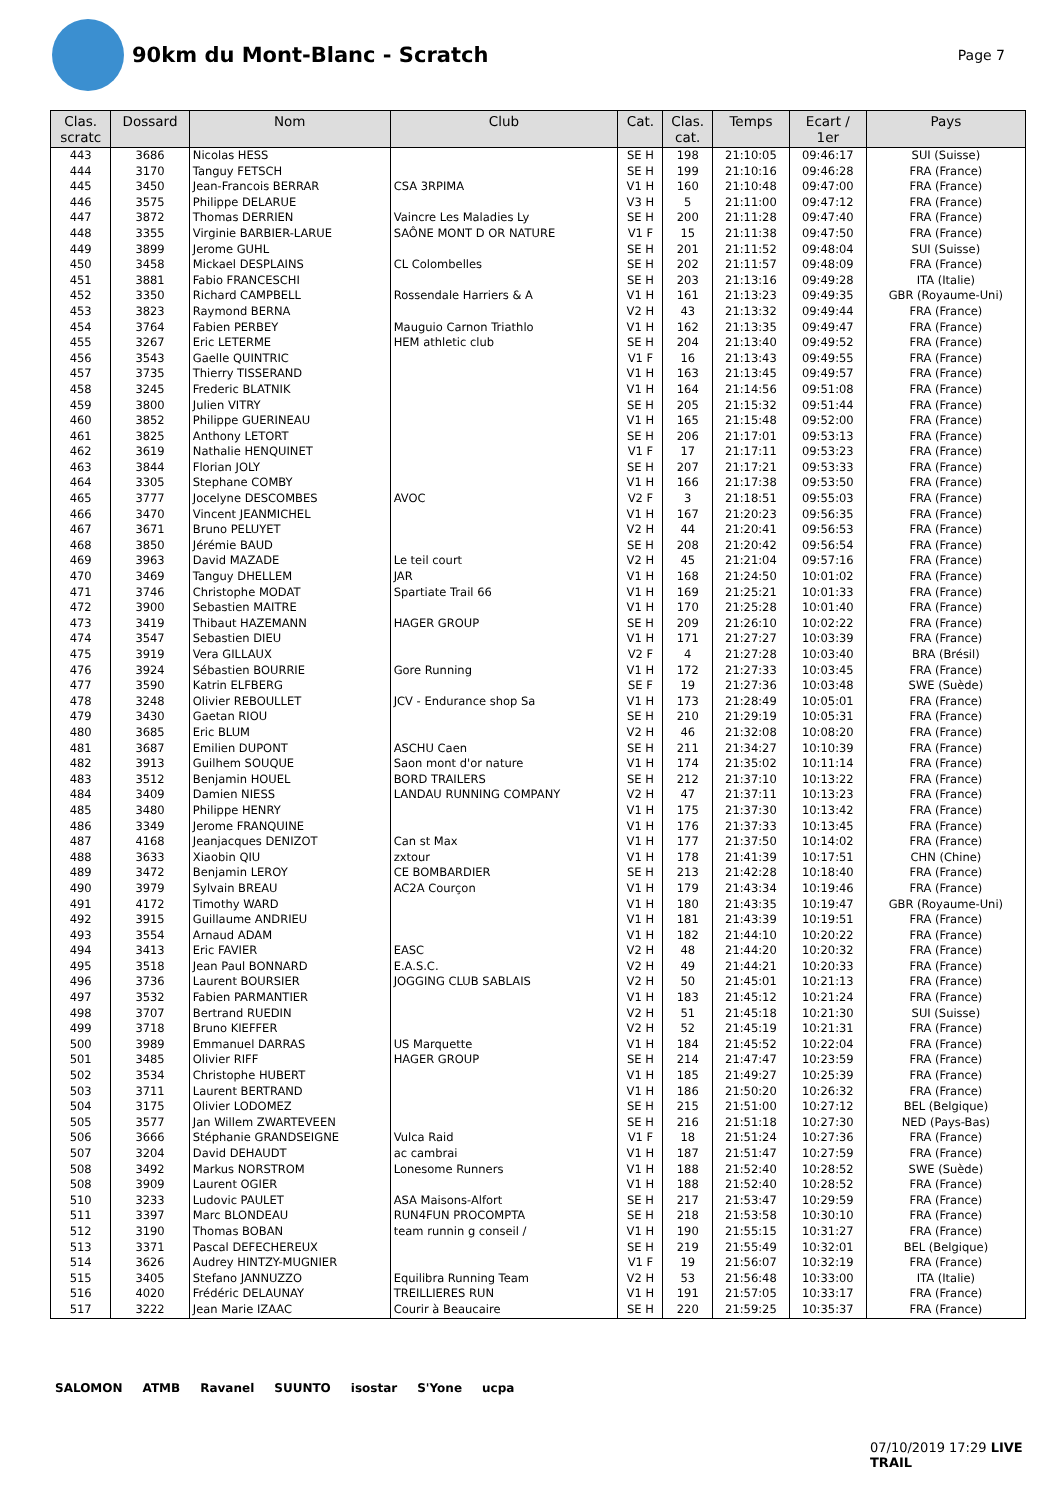90km du Mont-Blanc - Scratch
Page 7
| Clas. scratc | Dossard | Nom | Club | Cat. | Clas. cat. | Temps | Ecart / 1er | Pays |
| --- | --- | --- | --- | --- | --- | --- | --- | --- |
| 443 | 3686 | Nicolas HESS | | SE H | 198 | 21:10:05 | 09:46:17 | SUI (Suisse) |
| 444 | 3170 | Tanguy FETSCH | | SE H | 199 | 21:10:16 | 09:46:28 | FRA (France) |
| 445 | 3450 | Jean-Francois BERRAR | CSA 3RPIMA | V1 H | 160 | 21:10:48 | 09:47:00 | FRA (France) |
| 446 | 3575 | Philippe DELARUE | | V3 H | 5 | 21:11:00 | 09:47:12 | FRA (France) |
| 447 | 3872 | Thomas DERRIEN | Vaincre Les Maladies Ly | SE H | 200 | 21:11:28 | 09:47:40 | FRA (France) |
| 448 | 3355 | Virginie BARBIER-LARUE | SAÔNE MONT D OR NATURE | V1 F | 15 | 21:11:38 | 09:47:50 | FRA (France) |
| 449 | 3899 | Jerome GUHL | | SE H | 201 | 21:11:52 | 09:48:04 | SUI (Suisse) |
| 450 | 3458 | Mickael DESPLAINS | CL Colombelles | SE H | 202 | 21:11:57 | 09:48:09 | FRA (France) |
| 451 | 3881 | Fabio FRANCESCHI | | SE H | 203 | 21:13:16 | 09:49:28 | ITA (Italie) |
| 452 | 3350 | Richard CAMPBELL | Rossendale Harriers & A | V1 H | 161 | 21:13:23 | 09:49:35 | GBR (Royaume-Uni) |
| 453 | 3823 | Raymond BERNA | | V2 H | 43 | 21:13:32 | 09:49:44 | FRA (France) |
| 454 | 3764 | Fabien PERBEY | Mauguio Carnon Triathlo | V1 H | 162 | 21:13:35 | 09:49:47 | FRA (France) |
| 455 | 3267 | Eric LETERME | HEM athletic club | SE H | 204 | 21:13:40 | 09:49:52 | FRA (France) |
| 456 | 3543 | Gaelle QUINTRIC | | V1 F | 16 | 21:13:43 | 09:49:55 | FRA (France) |
| 457 | 3735 | Thierry TISSERAND | | V1 H | 163 | 21:13:45 | 09:49:57 | FRA (France) |
| 458 | 3245 | Frederic BLATNIK | | V1 H | 164 | 21:14:56 | 09:51:08 | FRA (France) |
| 459 | 3800 | Julien VITRY | | SE H | 205 | 21:15:32 | 09:51:44 | FRA (France) |
| 460 | 3852 | Philippe GUERINEAU | | V1 H | 165 | 21:15:48 | 09:52:00 | FRA (France) |
| 461 | 3825 | Anthony LETORT | | SE H | 206 | 21:17:01 | 09:53:13 | FRA (France) |
| 462 | 3619 | Nathalie HENQUINET | | V1 F | 17 | 21:17:11 | 09:53:23 | FRA (France) |
| 463 | 3844 | Florian JOLY | | SE H | 207 | 21:17:21 | 09:53:33 | FRA (France) |
| 464 | 3305 | Stephane COMBY | | V1 H | 166 | 21:17:38 | 09:53:50 | FRA (France) |
| 465 | 3777 | Jocelyne DESCOMBES | AVOC | V2 F | 3 | 21:18:51 | 09:55:03 | FRA (France) |
| 466 | 3470 | Vincent JEANMICHEL | | V1 H | 167 | 21:20:23 | 09:56:35 | FRA (France) |
| 467 | 3671 | Bruno PELUYET | | V2 H | 44 | 21:20:41 | 09:56:53 | FRA (France) |
| 468 | 3850 | Jérémie BAUD | | SE H | 208 | 21:20:42 | 09:56:54 | FRA (France) |
| 469 | 3963 | David MAZADE | Le teil court | V2 H | 45 | 21:21:04 | 09:57:16 | FRA (France) |
| 470 | 3469 | Tanguy DHELLEM | JAR | V1 H | 168 | 21:24:50 | 10:01:02 | FRA (France) |
| 471 | 3746 | Christophe MODAT | Spartiate Trail 66 | V1 H | 169 | 21:25:21 | 10:01:33 | FRA (France) |
| 472 | 3900 | Sebastien MAITRE | | V1 H | 170 | 21:25:28 | 10:01:40 | FRA (France) |
| 473 | 3419 | Thibaut HAZEMANN | HAGER GROUP | SE H | 209 | 21:26:10 | 10:02:22 | FRA (France) |
| 474 | 3547 | Sebastien DIEU | | V1 H | 171 | 21:27:27 | 10:03:39 | FRA (France) |
| 475 | 3919 | Vera GILLAUX | | V2 F | 4 | 21:27:28 | 10:03:40 | BRA (Brésil) |
| 476 | 3924 | Sébastien BOURRIE | Gore Running | V1 H | 172 | 21:27:33 | 10:03:45 | FRA (France) |
| 477 | 3590 | Katrin ELFBERG | | SE F | 19 | 21:27:36 | 10:03:48 | SWE (Suède) |
| 478 | 3248 | Olivier REBOULLET | JCV - Endurance shop Sa | V1 H | 173 | 21:28:49 | 10:05:01 | FRA (France) |
| 479 | 3430 | Gaetan RIOU | | SE H | 210 | 21:29:19 | 10:05:31 | FRA (France) |
| 480 | 3685 | Eric BLUM | | V2 H | 46 | 21:32:08 | 10:08:20 | FRA (France) |
| 481 | 3687 | Emilien DUPONT | ASCHU Caen | SE H | 211 | 21:34:27 | 10:10:39 | FRA (France) |
| 482 | 3913 | Guilhem SOUQUE | Saon mont d'or nature | V1 H | 174 | 21:35:02 | 10:11:14 | FRA (France) |
| 483 | 3512 | Benjamin HOUEL | BORD TRAILERS | SE H | 212 | 21:37:10 | 10:13:22 | FRA (France) |
| 484 | 3409 | Damien NIESS | LANDAU RUNNING COMPANY | V2 H | 47 | 21:37:11 | 10:13:23 | FRA (France) |
| 485 | 3480 | Philippe HENRY | | V1 H | 175 | 21:37:30 | 10:13:42 | FRA (France) |
| 486 | 3349 | Jerome FRANQUINE | | V1 H | 176 | 21:37:33 | 10:13:45 | FRA (France) |
| 487 | 4168 | Jeanjacques DENIZOT | Can st Max | V1 H | 177 | 21:37:50 | 10:14:02 | FRA (France) |
| 488 | 3633 | Xiaobin QIU | zxtour | V1 H | 178 | 21:41:39 | 10:17:51 | CHN (Chine) |
| 489 | 3472 | Benjamin LEROY | CE BOMBARDIER | SE H | 213 | 21:42:28 | 10:18:40 | FRA (France) |
| 490 | 3979 | Sylvain BREAU | AC2A Courçon | V1 H | 179 | 21:43:34 | 10:19:46 | FRA (France) |
| 491 | 4172 | Timothy WARD | | V1 H | 180 | 21:43:35 | 10:19:47 | GBR (Royaume-Uni) |
| 492 | 3915 | Guillaume ANDRIEU | | V1 H | 181 | 21:43:39 | 10:19:51 | FRA (France) |
| 493 | 3554 | Arnaud ADAM | | V1 H | 182 | 21:44:10 | 10:20:22 | FRA (France) |
| 494 | 3413 | Eric FAVIER | EASC | V2 H | 48 | 21:44:20 | 10:20:32 | FRA (France) |
| 495 | 3518 | Jean Paul BONNARD | E.A.S.C. | V2 H | 49 | 21:44:21 | 10:20:33 | FRA (France) |
| 496 | 3736 | Laurent BOURSIER | JOGGING CLUB SABLAIS | V2 H | 50 | 21:45:01 | 10:21:13 | FRA (France) |
| 497 | 3532 | Fabien PARMANTIER | | V1 H | 183 | 21:45:12 | 10:21:24 | FRA (France) |
| 498 | 3707 | Bertrand RUEDIN | | V2 H | 51 | 21:45:18 | 10:21:30 | SUI (Suisse) |
| 499 | 3718 | Bruno KIEFFER | | V2 H | 52 | 21:45:19 | 10:21:31 | FRA (France) |
| 500 | 3989 | Emmanuel DARRAS | US Marquette | V1 H | 184 | 21:45:52 | 10:22:04 | FRA (France) |
| 501 | 3485 | Olivier RIFF | HAGER GROUP | SE H | 214 | 21:47:47 | 10:23:59 | FRA (France) |
| 502 | 3534 | Christophe HUBERT | | V1 H | 185 | 21:49:27 | 10:25:39 | FRA (France) |
| 503 | 3711 | Laurent BERTRAND | | V1 H | 186 | 21:50:20 | 10:26:32 | FRA (France) |
| 504 | 3175 | Olivier LODOMEZ | | SE H | 215 | 21:51:00 | 10:27:12 | BEL (Belgique) |
| 505 | 3577 | Jan Willem ZWARTEVEEN | | SE H | 216 | 21:51:18 | 10:27:30 | NED (Pays-Bas) |
| 506 | 3666 | Stéphanie GRANDSEIGNE | Vulca Raid | V1 F | 18 | 21:51:24 | 10:27:36 | FRA (France) |
| 507 | 3204 | David DEHAUDT | ac cambrai | V1 H | 187 | 21:51:47 | 10:27:59 | FRA (France) |
| 508 | 3492 | Markus NORSTROM | Lonesome Runners | V1 H | 188 | 21:52:40 | 10:28:52 | SWE (Suède) |
| 508 | 3909 | Laurent OGIER | | V1 H | 188 | 21:52:40 | 10:28:52 | FRA (France) |
| 510 | 3233 | Ludovic PAULET | ASA Maisons-Alfort | SE H | 217 | 21:53:47 | 10:29:59 | FRA (France) |
| 511 | 3397 | Marc BLONDEAU | RUN4FUN PROCOMPTA | SE H | 218 | 21:53:58 | 10:30:10 | FRA (France) |
| 512 | 3190 | Thomas BOBAN | team runnin g conseil / | V1 H | 190 | 21:55:15 | 10:31:27 | FRA (France) |
| 513 | 3371 | Pascal DEFECHEREUX | | SE H | 219 | 21:55:49 | 10:32:01 | BEL (Belgique) |
| 514 | 3626 | Audrey HINTZY-MUGNIER | | V1 F | 19 | 21:56:07 | 10:32:19 | FRA (France) |
| 515 | 3405 | Stefano JANNUZZO | Equilibra Running Team | V2 H | 53 | 21:56:48 | 10:33:00 | ITA (Italie) |
| 516 | 4020 | Frédéric DELAUNAY | TREILLIERES RUN | V1 H | 191 | 21:57:05 | 10:33:17 | FRA (France) |
| 517 | 3222 | Jean Marie IZAAC | Courir à Beaucaire | SE H | 220 | 21:59:25 | 10:35:37 | FRA (France) |
SALOMON ATMB Ravanel SUUNTO isostar S'Yone ucpa
07/10/2019 17:29 LIVE TRAIL